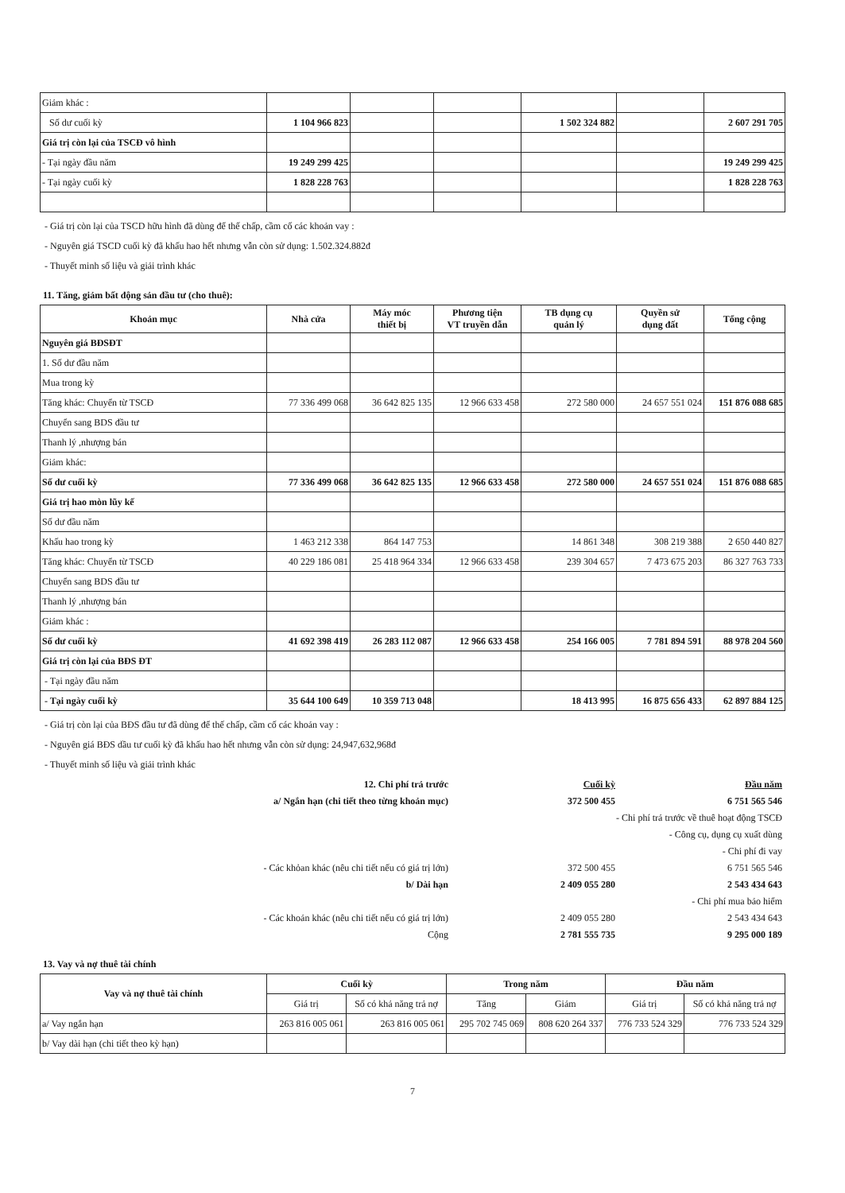| Giảm khác : | | | | | | |
| Số dư cuối kỳ | 1 104 966 823 | | | 1 502 324 882 | | 2 607 291 705 |
| Giá trị còn lại của TSCĐ vô hình | | | | | | |
| - Tại ngày đầu năm | 19 249 299 425 | | | | | 19 249 299 425 |
| - Tại ngày cuối kỳ | 1 828 228 763 | | | | | 1 828 228 763 |
- Giá trị còn lại của TSCD hữu hình đã dùng để thế chấp, cầm cố các khoản vay :
- Nguyên giá TSCD cuối kỳ đã khấu hao hết nhưng vẫn còn sử dụng: 1.502.324.882đ
- Thuyết minh số liệu và giải trình khác
11. Tăng, giảm bất động sản đầu tư (cho thuê):
| Khoản mục | Nhà cửa | Máy móc thiết bị | Phương tiện VT truyền dẫn | TB dụng cụ quản lý | Quyền sử dụng đất | Tổng cộng |
| --- | --- | --- | --- | --- | --- | --- |
| Nguyên giá BĐSĐT | | | | | | |
| 1. Số dư đầu năm | | | | | | |
| Mua trong kỳ | | | | | | |
| Tăng khác: Chuyển từ TSCĐ | 77 336 499 068 | 36 642 825 135 | 12 966 633 458 | 272 580 000 | 24 657 551 024 | 151 876 088 685 |
| Chuyển sang BDS đầu tư | | | | | | |
| Thanh lý ,nhượng bán | | | | | | |
| Giảm khác: | | | | | | |
| Số dư cuối kỳ | 77 336 499 068 | 36 642 825 135 | 12 966 633 458 | 272 580 000 | 24 657 551 024 | 151 876 088 685 |
| Giá trị hao mòn lũy kế | | | | | | |
| Số dư đầu năm | | | | | | |
| Khấu hao trong kỳ | 1 463 212 338 | 864 147 753 | | 14 861 348 | 308 219 388 | 2 650 440 827 |
| Tăng khác: Chuyển từ TSCĐ | 40 229 186 081 | 25 418 964 334 | 12 966 633 458 | 239 304 657 | 7 473 675 203 | 86 327 763 733 |
| Chuyển sang BDS đầu tư | | | | | | |
| Thanh lý ,nhượng bán | | | | | | |
| Giảm khác : | | | | | | |
| Số dư cuối kỳ | 41 692 398 419 | 26 283 112 087 | 12 966 633 458 | 254 166 005 | 7 781 894 591 | 88 978 204 560 |
| Giá trị còn lại của BĐS ĐT | | | | | | |
| - Tại ngày đầu năm | | | | | | |
| - Tại ngày cuối kỳ | 35 644 100 649 | 10 359 713 048 | | 18 413 995 | 16 875 656 433 | 62 897 884 125 |
- Giá trị còn lại của BĐS đầu tư đã dùng để thế chấp, cầm cố các khoản vay :
- Nguyên giá BĐS dầu tư cuối kỳ đã khấu hao hết nhưng vẫn còn sử dụng: 24,947,632,968đ
- Thuyết minh số liệu và giải trình khác
12. Chi phí trả trước Cuối kỳ Đầu năm
a/ Ngắn hạn (chi tiết theo từng khoản mục) 372 500 455 6 751 565 546
- Chi phí trả trước về thuê hoạt động TSCĐ
- Công cụ, dụng cụ xuất dùng
- Chi phí đi vay
- Các khỏan khác (nêu chi tiết nếu có giá trị lớn) 372 500 455 6 751 565 546
b/ Dài hạn 2 409 055 280 2 543 434 643
- Chi phí mua bảo hiểm
- Các khoản khác (nêu chi tiết nếu có giá trị lớn) 2 409 055 280 2 543 434 643
Cộng 2 781 555 735 9 295 000 189
13. Vay và nợ thuê tài chính
| Vay và nợ thuê tài chính | Cuối kỳ | | Trong năm | | Đầu năm | |
| --- | --- | --- | --- | --- | --- | --- |
| | Giá trị | Số có khả năng trả nợ | Tăng | Giảm | Giá trị | Số có khả năng trả nợ |
| a/ Vay ngắn hạn | 263 816 005 061 | 263 816 005 061 | 295 702 745 069 | 808 620 264 337 | 776 733 524 329 | 776 733 524 329 |
| b/ Vay dài hạn (chi tiết theo kỳ hạn) | | | | | | |
7